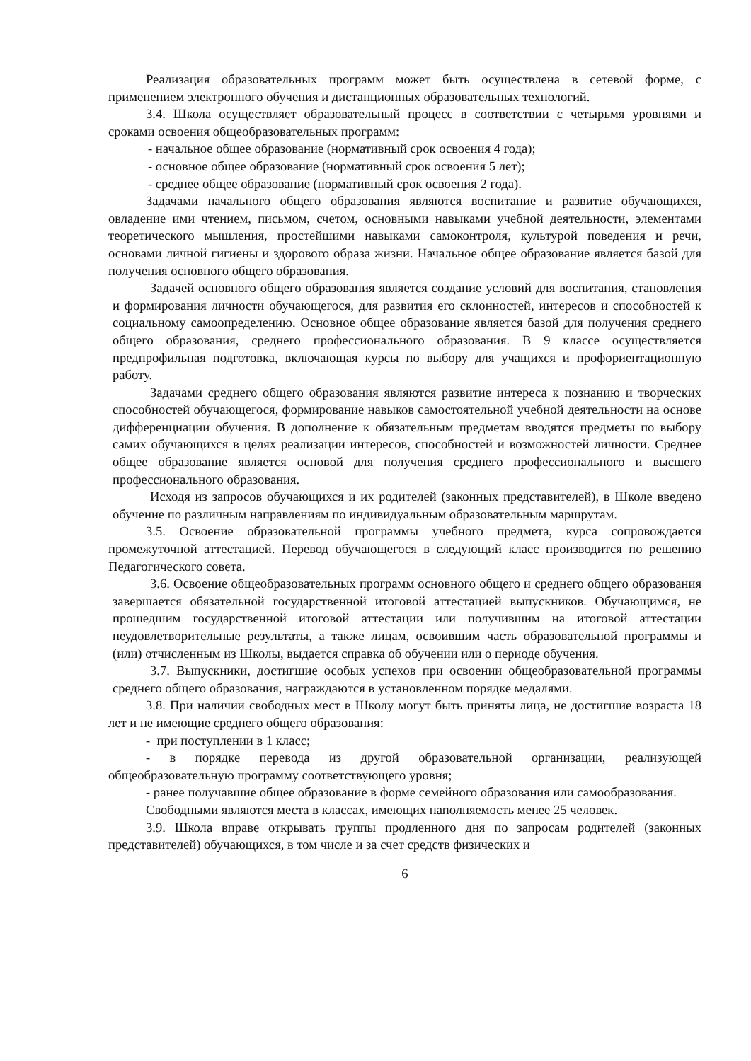Реализация образовательных программ может быть осуществлена в сетевой форме, с применением электронного обучения и дистанционных образовательных технологий.
3.4. Школа осуществляет образовательный процесс в соответствии с четырьмя уровнями и сроками освоения общеобразовательных программ:
- начальное общее образование (нормативный срок освоения 4 года);
- основное общее образование (нормативный срок освоения 5 лет);
- среднее общее образование (нормативный срок освоения 2 года).
Задачами начального общего образования являются воспитание и развитие обучающихся, овладение ими чтением, письмом, счетом, основными навыками учебной деятельности, элементами теоретического мышления, простейшими навыками самоконтроля, культурой поведения и речи, основами личной гигиены и здорового образа жизни. Начальное общее образование является базой для получения основного общего образования.
Задачей основного общего образования является создание условий для воспитания, становления и формирования личности обучающегося, для развития его склонностей, интересов и способностей к социальному самоопределению. Основное общее образование является базой для получения среднего общего образования, среднего профессионального образования. В 9 классе осуществляется предпрофильная подготовка, включающая курсы по выбору для учащихся и профориентационную работу.
Задачами среднего общего образования являются развитие интереса к познанию и творческих способностей обучающегося, формирование навыков самостоятельной учебной деятельности на основе дифференциации обучения. В дополнение к обязательным предметам вводятся предметы по выбору самих обучающихся в целях реализации интересов, способностей и возможностей личности. Среднее общее образование является основой для получения среднего профессионального и высшего профессионального образования.
Исходя из запросов обучающихся и их родителей (законных представителей), в Школе введено обучение по различным направлениям по индивидуальным образовательным маршрутам.
3.5. Освоение образовательной программы учебного предмета, курса сопровождается промежуточной аттестацией. Перевод обучающегося в следующий класс производится по решению Педагогического совета.
3.6. Освоение общеобразовательных программ основного общего и среднего общего образования завершается обязательной государственной итоговой аттестацией выпускников. Обучающимся, не прошедшим государственной итоговой аттестации или получившим на итоговой аттестации неудовлетворительные результаты, а также лицам, освоившим часть образовательной программы и (или) отчисленным из Школы, выдается справка об обучении или о периоде обучения.
3.7. Выпускники, достигшие особых успехов при освоении общеобразовательной программы среднего общего образования, награждаются в установленном порядке медалями.
3.8. При наличии свободных мест в Школу могут быть приняты лица, не достигшие возраста 18 лет и не имеющие среднего общего образования:
- при поступлении в 1 класс;
- в порядке перевода из другой образовательной организации, реализующей общеобразовательную программу соответствующего уровня;
- ранее получавшие общее образование в форме семейного образования или самообразования.
Свободными являются места в классах, имеющих наполняемость менее 25 человек.
3.9. Школа вправе открывать группы продленного дня по запросам родителей (законных представителей) обучающихся, в том числе и за счет средств физических и
6